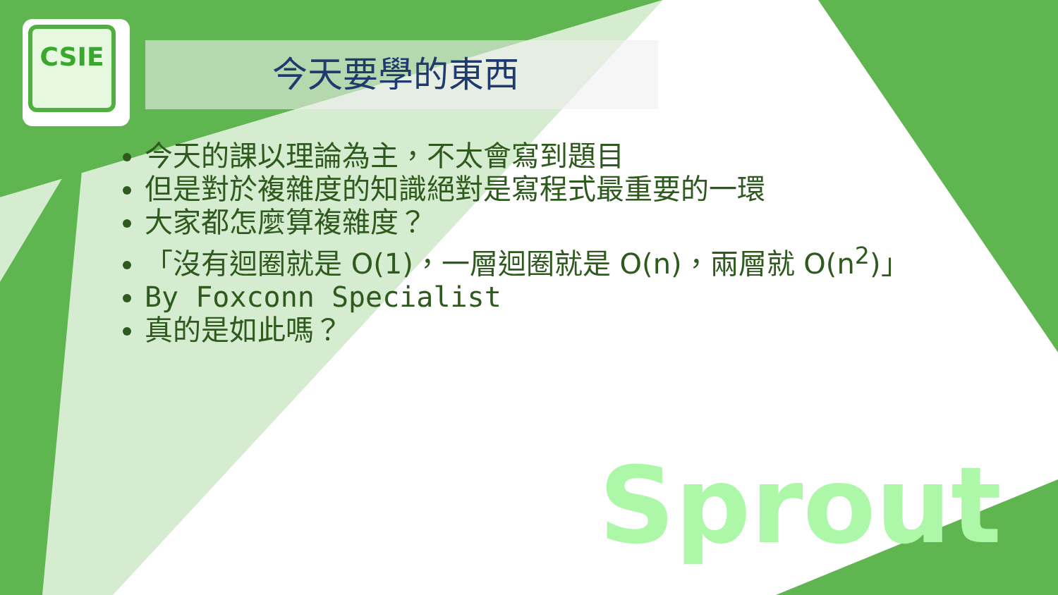CSIE
今天要學的東西
今天的課以理論為主，不太會寫到題目
但是對於複雜度的知識絕對是寫程式最重要的一環
大家都怎麼算複雜度？
「沒有迴圈就是 O(1)，一層迴圈就是 O(n)，兩層就 O(n<sup>2</sup>)」
By Foxconn Specialist
真的是如此嗎？
Sprout